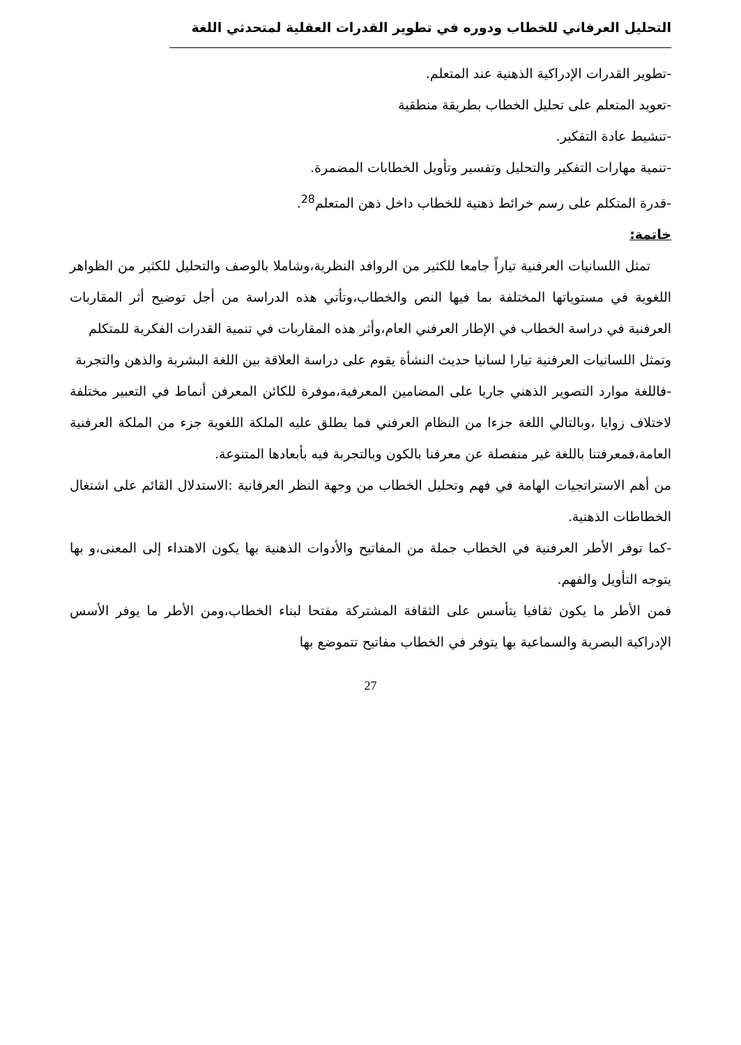التحليل العرفاني للخطاب ودوره في تطوير القدرات العقلية لمتحدثي اللغة
-تطوير القدرات الإدراكية الذهنية عند المتعلم.
-تعويد المتعلم على تحليل الخطاب بطريقة منطقية
-تنشيط عادة التفكير.
-تنمية مهارات التفكير والتحليل وتفسير وتأويل الخطابات المضمرة.
-قدرة المتكلم على رسم خرائط ذهنية للخطاب داخل ذهن المتعلم<sup>28</sup>.
خاتمة:
تمثل اللسانيات العرفنية تياراً جامعا للكثير من الروافد النظرية،وشاملا بالوصف والتحليل للكثير من الظواهر اللغوية في مستوياتها المختلفة بما فيها النص والخطاب،وتأتي هذه الدراسة من أجل توضيح أثر المقاربات العرفنية في دراسة الخطاب في الإطار العرفني العام،وأثر هذه المقاربات في تنمية القدرات الفكرية للمتكلم
وتمثل اللسانيات العرفنية تيارا لسانيا حديث النشأة يقوم على دراسة العلاقة بين اللغة البشرية والذهن والتجربة
-فاللغة موارد التصوير الذهني جاريا على المضامين المعرفية،موفرة للكائن المعرفن أنماط في التعبير مختلفة لاختلاف زوايا ،وبالتالي اللغة جزءا من النظام العرفني فما يطلق عليه الملكة اللغوية جزء من الملكة العرفنية العامة،فمعرفتنا باللغة غير منفصلة عن معرفنا بالكون وبالتجربة فيه بأبعادها المتنوعة.
من أهم الاستراتجيات الهامة في فهم وتحليل الخطاب من وجهة النظر العرفانية :الاستدلال القائم على اشتغال الخطاطات الذهنية.
-كما توفر الأطر العرفنية في الخطاب جملة من المفاتيح والأدوات الذهنية بها يكون الاهتداء إلى المعنى،و بها يتوجه التأويل والفهم.
فمن الأطر ما يكون ثقافيا يتأسس على الثقافة المشتركة مفتحا لبناء الخطاب،ومن الأطر ما يوفر الأسس الإدراكية البصرية والسماعية بها يتوفر في الخطاب مفاتيح تتموضع بها
27